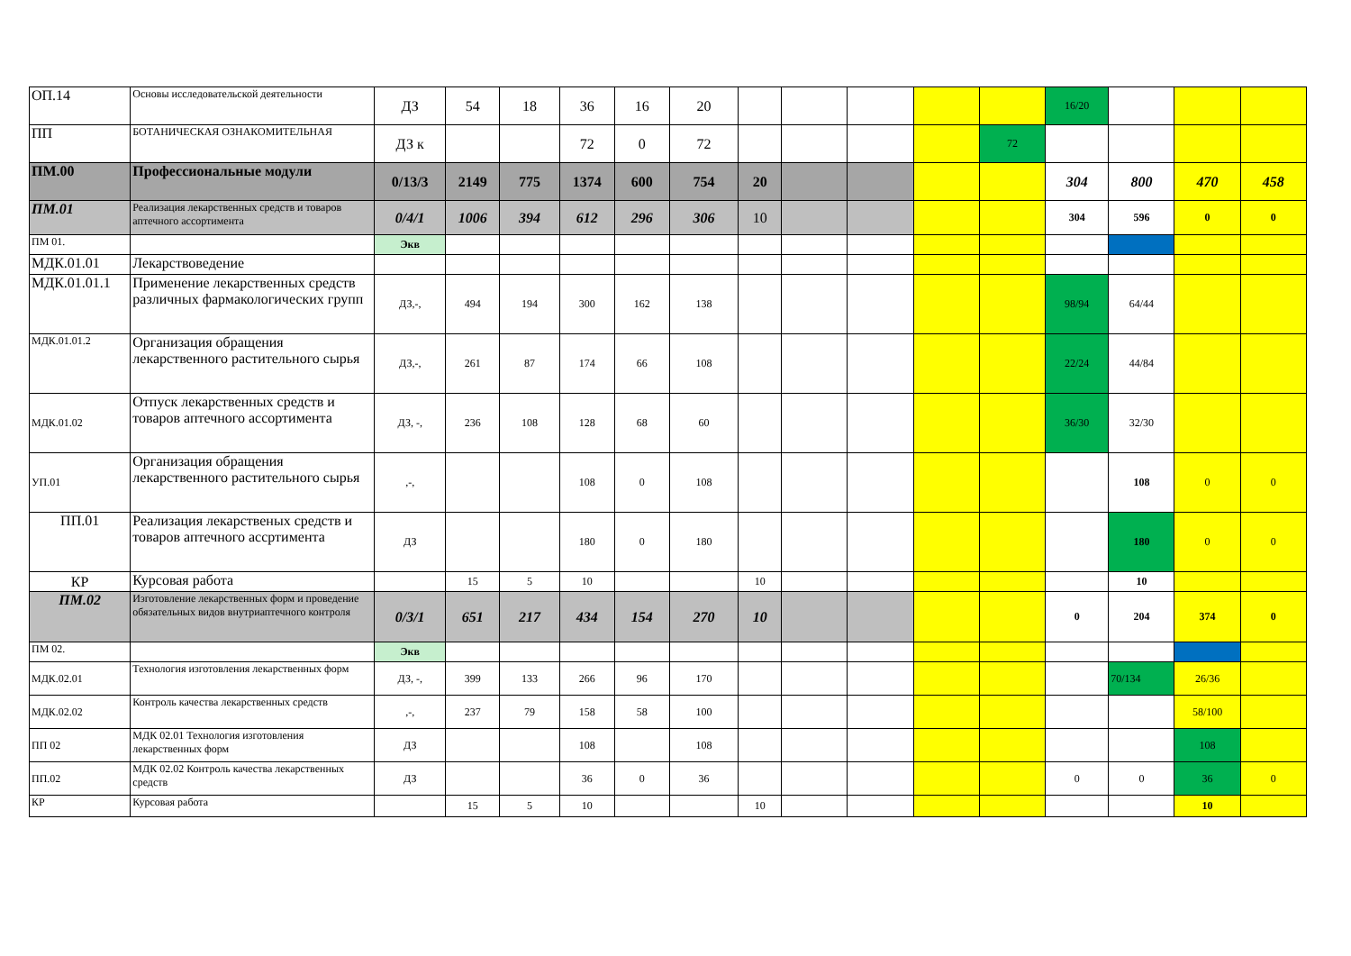| ОП.14 | Основы исследовательской деятельности | ДЗ | 54 | 18 | 36 | 16 | 20 | | | | | | 16/20 | | | |
| ПП | БОТАНИЧЕСКАЯ ОЗНАКОМИТЕЛЬНАЯ | ДЗ к | | | 72 | 0 | 72 | | | | | 72 | | | | |
| ПМ.00 | Профессиональные модули | 0/13/3 | 2149 | 775 | 1374 | 600 | 754 | 20 | | | | | 304 | 800 | 470 | 458 |
| ПМ.01 | Реализация лекарственных средств и товаров аптечного ассортимента | 0/4/1 | 1006 | 394 | 612 | 296 | 306 | 10 | | | | | 304 | 596 | 0 | 0 |
| ПМ 01. | | Экв | | | | | | | | | | | | | | |
| МДК.01.01 | Лекарствоведение | | | | | | | | | | | | | | | |
| МДК.01.01.1 | Применение лекарственных средств различных фармакологических групп | ДЗ,-, | 494 | 194 | 300 | 162 | 138 | | | | | | 98/94 | 64/44 | | |
| МДК.01.01.2 | Организация обращения лекарственного растительного сырья | ДЗ,-, | 261 | 87 | 174 | 66 | 108 | | | | | | 22/24 | 44/84 | | |
| МДК.01.02 | Отпуск лекарственных средств и товаров аптечного ассортимента | ДЗ, -, | 236 | 108 | 128 | 68 | 60 | | | | | | 36/30 | 32/30 | | |
| УП.01 | Организация обращения лекарственного растительного сырья | ,-, | | | 108 | 0 | 108 | | | | | | | 108 | 0 | 0 |
| ПП.01 | Реализация лекарственых средств и товаров аптечного ассртимента | ДЗ | | | 180 | 0 | 180 | | | | | | | 180 | 0 | 0 |
| КР | Курсовая работа | | 15 | 5 | 10 | | | 10 | | | | | | 10 | | |
| ПМ.02 | Изготовление лекарственных форм и проведение обязательных видов внутриаптечного контроля | 0/3/1 | 651 | 217 | 434 | 154 | 270 | 10 | | | | | 0 | 204 | 374 | 0 |
| ПМ 02. | | Экв | | | | | | | | | | | | | | |
| МДК.02.01 | Технология изготовления лекарственных форм | ДЗ, -, | 399 | 133 | 266 | 96 | 170 | | | | | | | 70/134 | 26/36 | |
| МДК.02.02 | Контроль качества лекарственных средств | ,-, | 237 | 79 | 158 | 58 | 100 | | | | | | | | 58/100 | |
| ПП 02 | МДК 02.01 Технология изготовления лекарственных форм | ДЗ | | | 108 | | 108 | | | | | | | | 108 | |
| ПП.02 | МДК 02.02 Контроль качества лекарственных средств | ДЗ | | | 36 | 0 | 36 | | | | | | 0 | 0 | 36 | 0 |
| КР | Курсовая работа | | 15 | 5 | 10 | | | 10 | | | | | | | 10 | |